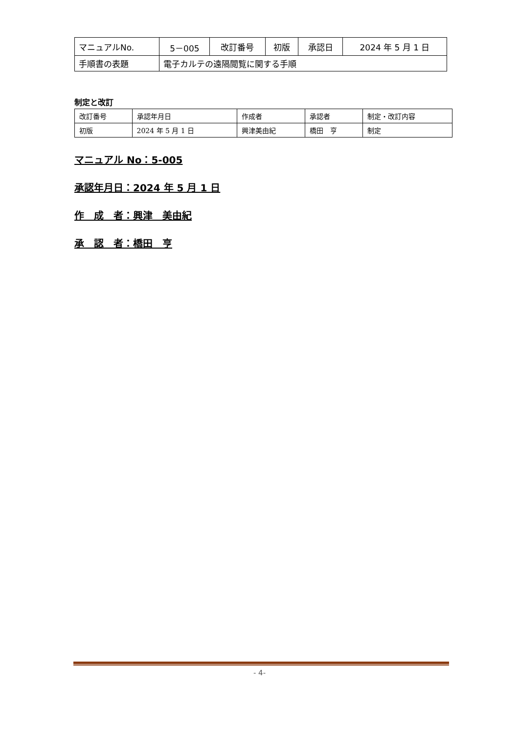| マニュアルNo. | 5－005 | 改訂番号 | 初版 | 承認日 | 2024 年 5 月 1 日 |
| 手順書の表題 | 電子カルテの遠隔閲覧に関する手順 | | | | |
制定と改訂
| 改訂番号 | 承認年月日 | 作成者 | 承認者 | 制定・改訂内容 |
| 初版 | 2024 年 5 月 1 日 | 興津美由紀 | 橋田 亨 | 制定 |
マニュアル No：5-005
承認年月日：2024 年 5 月 1 日
作　成　者：興津　美由紀
承　認　者：橋田　亨
- 4-